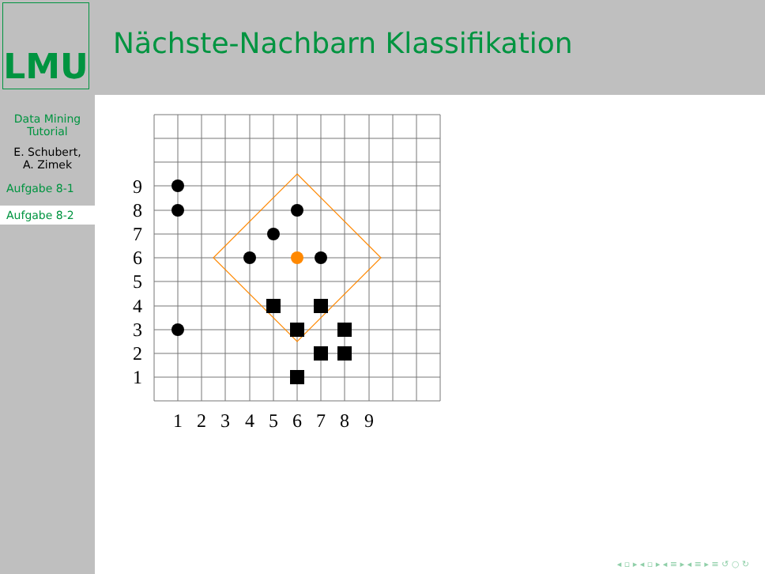LMU
Nächste-Nachbarn Klassifikation
Data Mining
Tutorial
E. Schubert,
A. Zimek
Aufgabe 8-1
Aufgabe 8-2
9
8
7
6
5
4
3
2
1
1
2
3
4
5
6
7
8
9
◂ ▫ ▸ ◂ ▫ ▸ ◂ ≡ ▸ ◂ ≡ ▸ ≡ ↺ ○ ↻